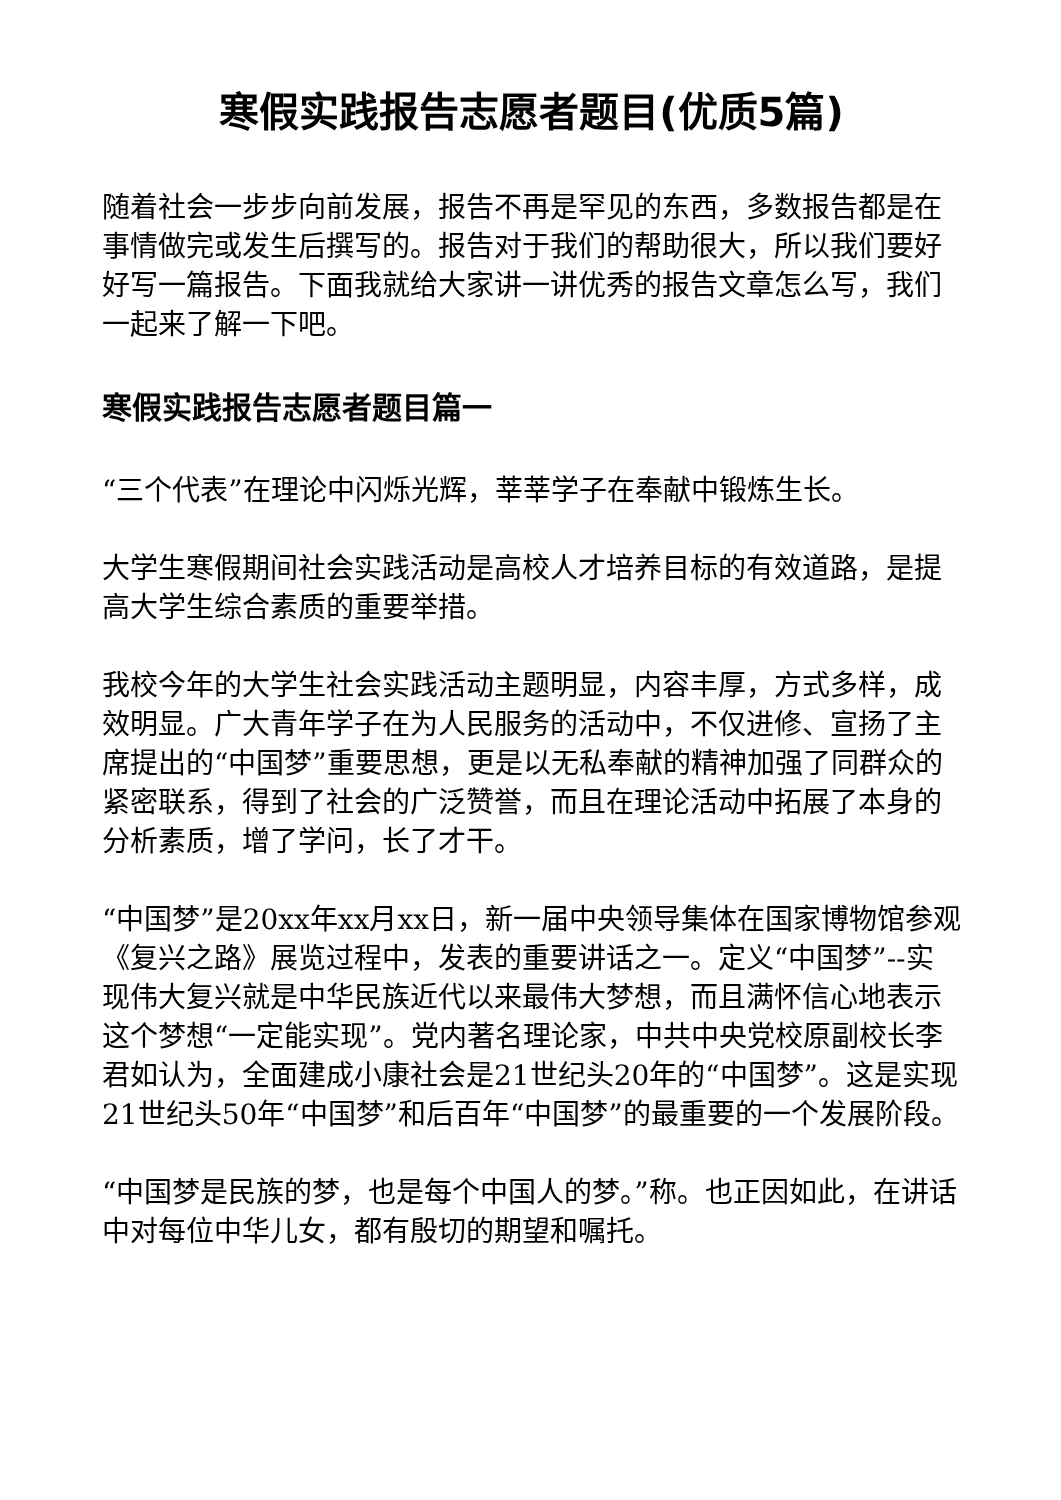寒假实践报告志愿者题目(优质5篇)
随着社会一步步向前发展，报告不再是罕见的东西，多数报告都是在事情做完或发生后撰写的。报告对于我们的帮助很大，所以我们要好好写一篇报告。下面我就给大家讲一讲优秀的报告文章怎么写，我们一起来了解一下吧。
寒假实践报告志愿者题目篇一
“三个代表”在理论中闪烁光辉，莘莘学子在奉献中锻炼生长。
大学生寒假期间社会实践活动是高校人才培养目标的有效道路，是提高大学生综合素质的重要举措。
我校今年的大学生社会实践活动主题明显，内容丰厚，方式多样，成效明显。广大青年学子在为人民服务的活动中，不仅进修、宣扬了主席提出的“中国梦”重要思想，更是以无私奉献的精神加强了同群众的紧密联系，得到了社会的广泛赞誉，而且在理论活动中拓展了本身的分析素质，增了学问，长了才干。
“中国梦”是20xx年xx月xx日，新一届中央领导集体在国家博物馆参观《复兴之路》展览过程中，发表的重要讲话之一。定义“中国梦”--实现伟大复兴就是中华民族近代以来最伟大梦想，而且满怀信心地表示这个梦想“一定能实现”。党内著名理论家，中共中央党校原副校长李君如认为，全面建成小康社会是21世纪头20年的“中国梦”。这是实现21世纪头50年“中国梦”和后百年“中国梦”的最重要的一个发展阶段。
“中国梦是民族的梦，也是每个中国人的梦。”称。也正因如此，在讲话中对每位中华儿女，都有殷切的期望和嘱托。